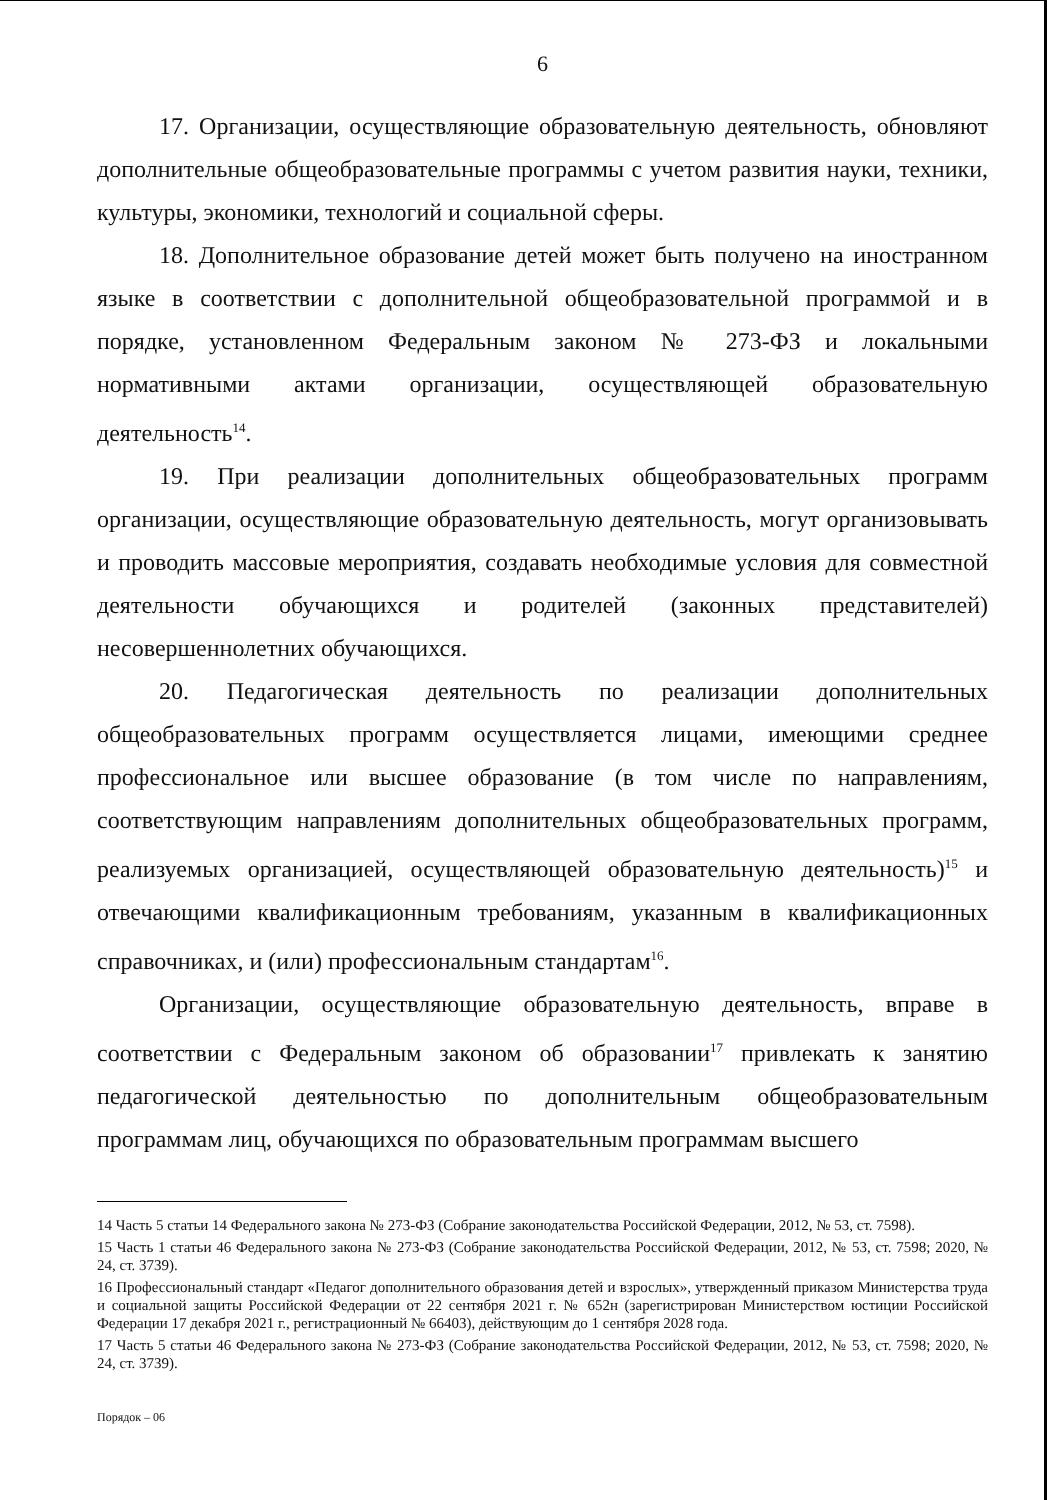6
17. Организации, осуществляющие образовательную деятельность, обновляют дополнительные общеобразовательные программы с учетом развития науки, техники, культуры, экономики, технологий и социальной сферы.
18. Дополнительное образование детей может быть получено на иностранном языке в соответствии с дополнительной общеобразовательной программой и в порядке, установленном Федеральным законом № 273-ФЗ и локальными нормативными актами организации, осуществляющей образовательную деятельность<sup>14</sup>.
19. При реализации дополнительных общеобразовательных программ организации, осуществляющие образовательную деятельность, могут организовывать и проводить массовые мероприятия, создавать необходимые условия для совместной деятельности обучающихся и родителей (законных представителей) несовершеннолетних обучающихся.
20. Педагогическая деятельность по реализации дополнительных общеобразовательных программ осуществляется лицами, имеющими среднее профессиональное или высшее образование (в том числе по направлениям, соответствующим направлениям дополнительных общеобразовательных программ, реализуемых организацией, осуществляющей образовательную деятельность)<sup>15</sup> и отвечающими квалификационным требованиям, указанным в квалификационных справочниках, и (или) профессиональным стандартам<sup>16</sup>.
Организации, осуществляющие образовательную деятельность, вправе в соответствии с Федеральным законом об образовании<sup>17</sup> привлекать к занятию педагогической деятельностью по дополнительным общеобразовательным программам лиц, обучающихся по образовательным программам высшего
14 Часть 5 статьи 14 Федерального закона № 273-ФЗ (Собрание законодательства Российской Федерации, 2012, № 53, ст. 7598).
15 Часть 1 статьи 46 Федерального закона № 273-ФЗ (Собрание законодательства Российской Федерации, 2012, № 53, ст. 7598; 2020, № 24, ст. 3739).
16 Профессиональный стандарт «Педагог дополнительного образования детей и взрослых», утвержденный приказом Министерства труда и социальной защиты Российской Федерации от 22 сентября 2021 г. № 652н (зарегистрирован Министерством юстиции Российской Федерации 17 декабря 2021 г., регистрационный № 66403), действующим до 1 сентября 2028 года.
17 Часть 5 статьи 46 Федерального закона № 273-ФЗ (Собрание законодательства Российской Федерации, 2012, № 53, ст. 7598; 2020, № 24, ст. 3739).
Порядок – 06